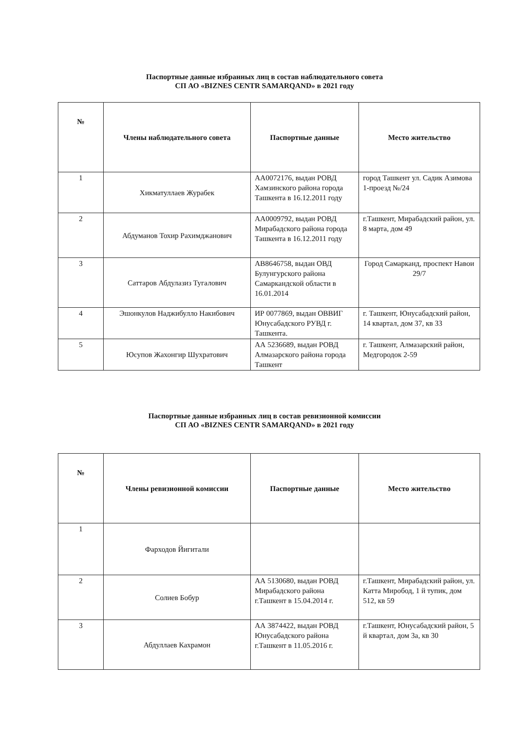Паспортные данные избранных лиц в состав наблюдательного совета
СП АО «BIZNES CENTR SAMARQAND» в 2021 году
| № | Члены наблюдательного совета | Паспортные данные | Место жительство |
| --- | --- | --- | --- |
| 1 | Хикматуллаев Журабек | АА0072176, выдан РОВД Хамзинского района города Ташкента в 16.12.2011 году | город Ташкент ул. Садик Азимова 1-проезд №/24 |
| 2 | Абдуманов Тохир Рахимджанович | АА0009792, выдан РОВД Мирабадского района города Ташкента в 16.12.2011 году | г.Ташкент, Мирабадский район, ул. 8 марта, дом 49 |
| 3 | Саттаров Абдулазиз Тугалович | АВ8646758, выдан ОВД Булунгурского района Самаркандской области в 16.01.2014 | Город Самарканд, проспект Навои 29/7 |
| 4 | Эшонкулов Наджибулло Накибович | ИР 0077869, выдан ОВВИГ Юнусабадского РУВД г. Ташкента. | г. Ташкент, Юнусабадский район, 14 квартал, дом 37, кв 33 |
| 5 | Юсупов Жахонгир Шухратович | АА 5236689, выдан РОВД Алмазарского района города Ташкент | г. Ташкент, Алмазарский район, Медгородок 2-59 |
Паспортные данные избранных лиц в состав ревизионной комиссии
СП АО «BIZNES CENTR SAMARQAND» в 2021 году
| № | Члены ревизионной комиссии | Паспортные данные | Место жительство |
| --- | --- | --- | --- |
| 1 | Фарходов Йигитали | | |
| 2 | Солиев Бобур | АА 5130680, выдан РОВД Мирабадского района г.Ташкент в 15.04.2014 г. | г.Ташкент, Мирабадский район, ул. Катта Миробод, 1 й тупик, дом 512, кв 59 |
| 3 | Абдуллаев Кахрамон | АА 3874422, выдан РОВД Юнусабадского района г.Ташкент в 11.05.2016 г. | г.Ташкент, Юнусабадский район, 5 й квартал, дом 3а, кв 30 |